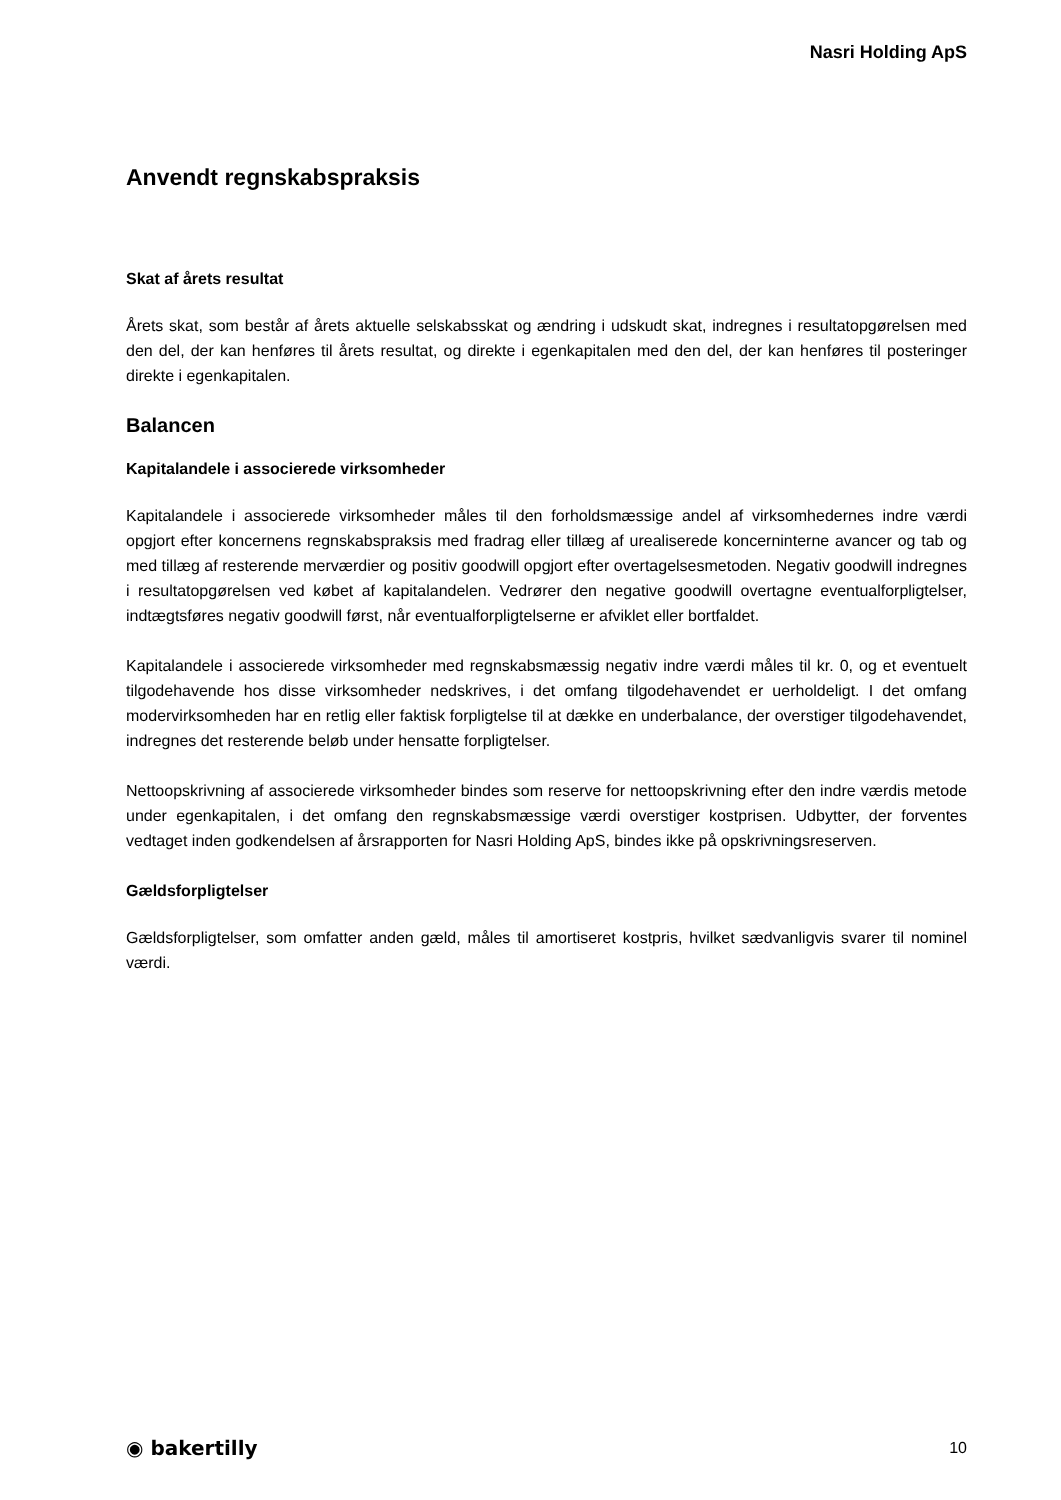Nasri Holding ApS
Anvendt regnskabspraksis
Skat af årets resultat
Årets skat, som består af årets aktuelle selskabsskat og ændring i udskudt skat, indregnes i resultatopgørelsen med den del, der kan henføres til årets resultat, og direkte i egenkapitalen med den del, der kan henføres til posteringer direkte i egenkapitalen.
Balancen
Kapitalandele i associerede virksomheder
Kapitalandele i associerede virksomheder måles til den forholdsmæssige andel af virksomhedernes indre værdi opgjort efter koncernens regnskabspraksis med fradrag eller tillæg af urealiserede koncerninterne avancer og tab og med tillæg af resterende merværdier og positiv goodwill opgjort efter overtagelsesmetoden. Negativ goodwill indregnes i resultatopgørelsen ved købet af kapitalandelen. Vedrører den negative goodwill overtagne eventualforpligtelser, indtægtsføres negativ goodwill først, når eventualforpligtelserne er afviklet eller bortfaldet.
Kapitalandele i associerede virksomheder med regnskabsmæssig negativ indre værdi måles til kr. 0, og et eventuelt tilgodehavende hos disse virksomheder nedskrives, i det omfang tilgodehavendet er uerholdeligt. I det omfang modervirksomheden har en retlig eller faktisk forpligtelse til at dække en underbalance, der overstiger tilgodehavendet, indregnes det resterende beløb under hensatte forpligtelser.
Nettoopskrivning af associerede virksomheder bindes som reserve for nettoopskrivning efter den indre værdis metode under egenkapitalen, i det omfang den regnskabsmæssige værdi overstiger kostprisen. Udbytter, der forventes vedtaget inden godkendelsen af årsrapporten for Nasri Holding ApS, bindes ikke på opskrivningsreserven.
Gældsforpligtelser
Gældsforpligtelser, som omfatter anden gæld, måles til amortiseret kostpris, hvilket sædvanligvis svarer til nominel værdi.
◉ bakertilly 10